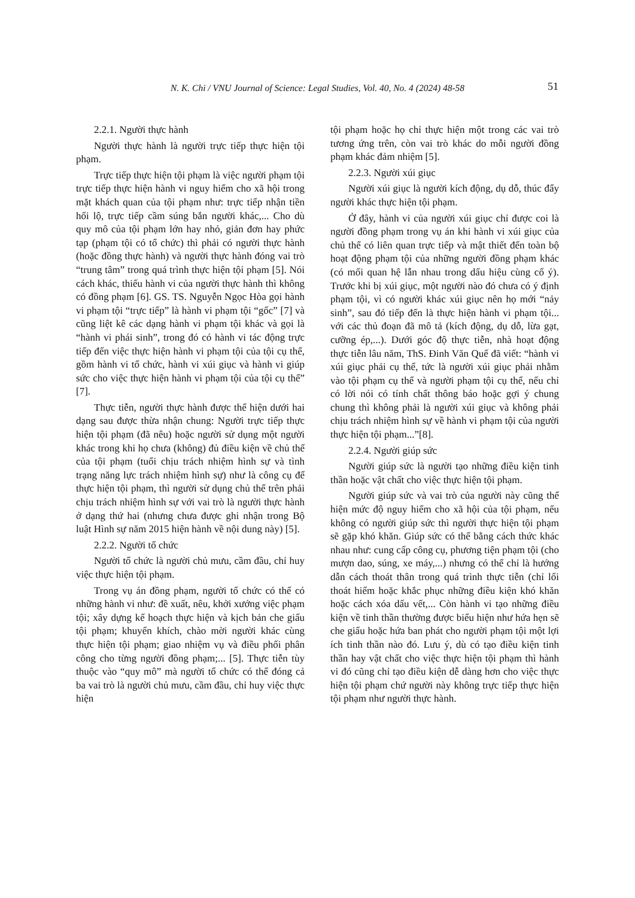N. K. Chi / VNU Journal of Science: Legal Studies, Vol. 40, No. 4 (2024) 48-58 51
2.2.1. Người thực hành
Người thực hành là người trực tiếp thực hiện tội phạm.
Trực tiếp thực hiện tội phạm là việc người phạm tội trực tiếp thực hiện hành vi nguy hiểm cho xã hội trong mặt khách quan của tội phạm như: trực tiếp nhận tiền hối lộ, trực tiếp cầm súng bắn người khác,... Cho dù quy mô của tội phạm lớn hay nhỏ, giản đơn hay phức tạp (phạm tội có tổ chức) thì phải có người thực hành (hoặc đồng thực hành) và người thực hành đóng vai trò “trung tâm” trong quá trình thực hiện tội phạm [5]. Nói cách khác, thiếu hành vi của người thực hành thì không có đồng phạm [6]. GS. TS. Nguyễn Ngọc Hòa gọi hành vi phạm tội “trực tiếp” là hành vi phạm tội “gốc” [7] và cũng liệt kê các dạng hành vi phạm tội khác và gọi là “hành vi phái sinh”, trong đó có hành vi tác động trực tiếp đến việc thực hiện hành vi phạm tội của tội cụ thể, gồm hành vi tổ chức, hành vi xúi giục và hành vi giúp sức cho việc thực hiện hành vi phạm tội của tội cụ thể” [7].
Thực tiễn, người thực hành được thể hiện dưới hai dạng sau được thừa nhận chung: Người trực tiếp thực hiện tội phạm (đã nêu) hoặc người sử dụng một người khác trong khi họ chưa (không) đủ điều kiện về chủ thể của tội phạm (tuổi chịu trách nhiệm hình sự và tình trạng năng lực trách nhiệm hình sự) như là công cụ để thực hiện tội phạm, thì người sử dụng chủ thể trên phải chịu trách nhiệm hình sự với vai trò là người thực hành ở dạng thứ hai (nhưng chưa được ghi nhận trong Bộ luật Hình sự năm 2015 hiện hành về nội dung này) [5].
2.2.2. Người tổ chức
Người tổ chức là người chủ mưu, cầm đầu, chỉ huy việc thực hiện tội phạm.
Trong vụ án đồng phạm, người tổ chức có thể có những hành vi như: đề xuất, nêu, khởi xướng việc phạm tội; xây dựng kế hoạch thực hiện và kịch bản che giấu tội phạm; khuyến khích, chào mời người khác cùng thực hiện tội phạm; giao nhiệm vụ và điều phối phân công cho từng người đồng phạm;... [5]. Thực tiễn tùy thuộc vào “quy mô” mà người tổ chức có thể đóng cả ba vai trò là người chủ mưu, cầm đầu, chỉ huy việc thực hiện
tội phạm hoặc họ chỉ thực hiện một trong các vai trò tương ứng trên, còn vai trò khác do mỗi người đồng phạm khác đảm nhiệm [5].
2.2.3. Người xúi giục
Người xúi giục là người kích động, dụ dỗ, thúc đẩy người khác thực hiện tội phạm.
Ở đây, hành vi của người xúi giục chỉ được coi là người đồng phạm trong vụ án khi hành vi xúi giục của chủ thể có liên quan trực tiếp và mật thiết đến toàn bộ hoạt động phạm tội của những người đồng phạm khác (có mối quan hệ lẫn nhau trong dấu hiệu cùng cố ý). Trước khi bị xúi giục, một người nào đó chưa có ý định phạm tội, vì có người khác xúi giục nên họ mới “nảy sinh”, sau đó tiếp đến là thực hiện hành vi phạm tội... với các thủ đoạn đã mô tả (kích động, dụ dỗ, lừa gạt, cưỡng ép,...). Dưới góc độ thực tiễn, nhà hoạt động thực tiễn lâu năm, ThS. Đinh Văn Quế đã viết: “hành vi xúi giục phải cụ thể, tức là người xúi giục phải nhằm vào tội phạm cụ thể và người phạm tội cụ thể, nếu chỉ có lời nói có tính chất thông báo hoặc gợi ý chung chung thì không phải là người xúi giục và không phải chịu trách nhiệm hình sự về hành vi phạm tội của người thực hiện tội phạm...”[8].
2.2.4. Người giúp sức
Người giúp sức là người tạo những điều kiện tinh thần hoặc vật chất cho việc thực hiện tội phạm.
Người giúp sức và vai trò của người này cũng thể hiện mức độ nguy hiểm cho xã hội của tội phạm, nếu không có người giúp sức thì người thực hiện tội phạm sẽ gặp khó khăn. Giúp sức có thể bằng cách thức khác nhau như: cung cấp công cụ, phương tiện phạm tội (cho mượn dao, súng, xe máy,...) nhưng có thể chỉ là hướng dẫn cách thoát thân trong quá trình thực tiễn (chỉ lối thoát hiểm hoặc khắc phục những điều kiện khó khăn hoặc cách xóa dấu vết,... Còn hành vi tạo những điều kiện về tinh thần thường được biểu hiện như hứa hẹn sẽ che giấu hoặc hứa ban phát cho người phạm tội một lợi ích tinh thần nào đó. Lưu ý, dù có tạo điều kiện tinh thần hay vật chất cho việc thực hiện tội phạm thì hành vi đó cũng chỉ tạo điều kiện dễ dàng hơn cho việc thực hiện tội phạm chứ người này không trực tiếp thực hiện tội phạm như người thực hành.